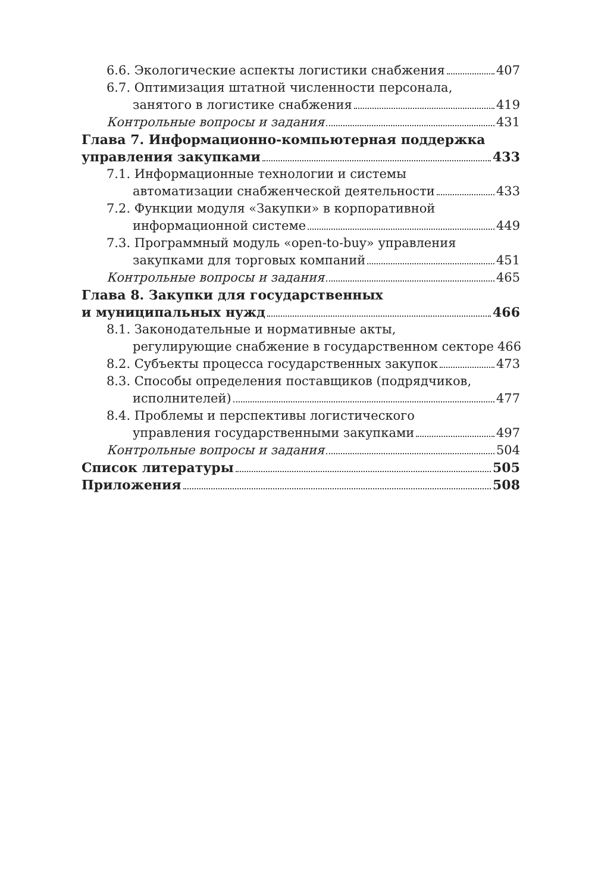6.6. Экологические аспекты логистики снабжения 407
6.7. Оптимизация штатной численности персонала,
занятого в логистике снабжения 419
Контрольные вопросы и задания 431
Глава 7. Информационно-компьютерная поддержка
управления закупками 433
7.1. Информационные технологии и системы
автоматизации снабженческой деятельности 433
7.2. Функции модуля «Закупки» в корпоративной
информационной системе 449
7.3. Программный модуль «open-to-buy» управления
закупками для торговых компаний 451
Контрольные вопросы и задания 465
Глава 8. Закупки для государственных
и муниципальных нужд 466
8.1. Законодательные и нормативные акты,
регулирующие снабжение в государственном секторе 466
8.2. Субъекты процесса государственных закупок 473
8.3. Способы определения поставщиков (подрядчиков,
исполнителей) 477
8.4. Проблемы и перспективы логистического
управления государственными закупками 497
Контрольные вопросы и задания 504
Список литературы 505
Приложения 508